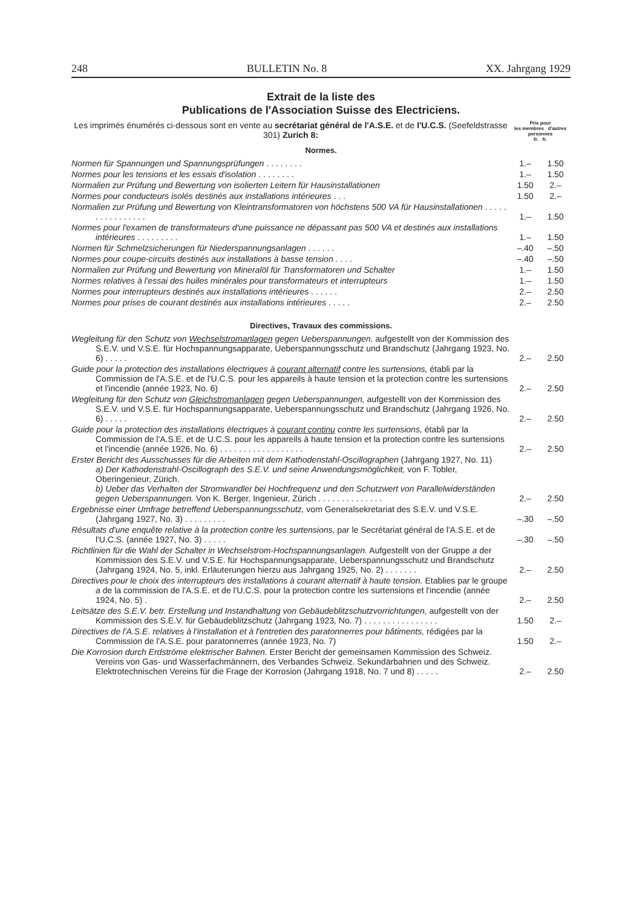248 BULLETIN No. 8 XX. Jahrgang 1929
Extrait de la liste des
Publications de l'Association Suisse des Electriciens.
Les imprimés énumérés ci-dessous sont en vente au secrétariat général de l'A.S.E. et de l'U.C.S. (Seefeldstrasse 301) Zurich 8:
Prix pour
les membres d'autres personnes
fr. fr.
Normes.
| Normen für Spannungen und Spannungsprüfungen . . . . . . . . | 1.– | 1.50 |
| Normes pour les tensions et les essais d'isolation . . . . . . . . | 1.– | 1.50 |
| Normalien zur Prüfung und Bewertung von isolierten Leitern für Hausinstallationen | 1.50 | 2.– |
| Normes pour conducteurs isolés destinés aux installations intérieures . . . | 1.50 | 2.– |
| Normalien zur Prüfung und Bewertung von Kleintransformatoren von höchstens 500 VA für Hausinstallationen . . . . . . . . . . . . . . . . | 1.– | 1.50 |
| Normes pour l'examen de transformateurs d'une puissance ne dépassant pas 500 VA et destinés aux installations intérieures . . . . . . . . . | 1.– | 1.50 |
| Normen für Schmelzsicherungen für Niederspannungsanlagen . . . . . . | –.40 | –.50 |
| Normes pour coupe-circuits destinés aux installations à basse tension . . . . | –.40 | –.50 |
| Normalien zur Prüfung und Bewertung von Mineralöl für Transformatoren und Schalter | 1.– | 1.50 |
| Normes relatives à l'essai des huiles minérales pour transformateurs et interrupteurs | 1.– | 1.50 |
| Normes pour interrupteurs destinés aux installations intérieures . . . . . . | 2.– | 2.50 |
| Normes pour prises de courant destinés aux installations intérieures . . . . . | 2.– | 2.50 |
Directives, Travaux des commissions.
| Wegleitung für den Schutz von Wechselstromanlagen gegen Ueberspannungen, aufgestellt von der Kommission des S.E.V. und V.S.E. für Hochspannungsapparate, Ueberspannungsschutz und Brandschutz (Jahrgang 1923, No. 6) . . . . . | 2.– | 2.50 |
| Guide pour la protection des installations électriques à courant alternatif contre les surtensions, établi par la Commission de l'A.S.E. et de l'U.C.S. pour les appareils à haute tension et la protection contre les surtensions et l'incendie (année 1923, No. 6) | 2.– | 2.50 |
| Wegleitung für den Schutz von Gleichstromanlagen gegen Ueberspannungen, aufgestellt von der Kommission des S.E.V. und V.S.E. für Hochspannungsapparate, Ueberspannungsschutz und Brandschutz (Jahrgang 1926, No. 6) . . . . . | 2.– | 2.50 |
| Guide pour la protection des installations électriques à courant continu contre les surtensions, établi par la Commission de l'A.S.E. et de U.C.S. pour les appareils à haute tension et la protection contre les surtensions et l'incendie (année 1926, No. 6) . . . . . . . . . . . . . . . . . . | 2.– | 2.50 |
| Erster Bericht des Ausschusses für die Arbeiten mit dem Kathodenstahl-Oscillographen (Jahrgang 1927, No. 11) a) Der Kathodenstrahl-Oscillograph des S.E.V. und seine Anwendungsmöglichkeit, von F. Tobler, Oberingenieur, Zürich. b) Ueber das Verhalten der Stromwandler bei Hochfrequenz und den Schutzwert von Parallelwiderständen gegen Ueberspannungen. Von K. Berger, Ingenieur, Zürich . . . . . . . . . . . . . . | 2.– | 2.50 |
| Ergebnisse einer Umfrage betreffend Ueberspannungsschutz, vom Generalsekretariat des S.E.V. und V.S.E. (Jahrgang 1927, No. 3) . . . . . . . . . | –.30 | –.50 |
| Résultats d'une enquête relative à la protection contre les surtensions, par le Secrétariat général de l'A.S.E. et de l'U.C.S. (année 1927, No. 3) . . . . . | –.30 | –.50 |
| Richtlinien für die Wahl der Schalter in Wechselstrom-Hochspannungsanlagen. Aufgestellt von der Gruppe a der Kommission des S.E.V. und V.S.E. für Hochspannungsapparate, Ueberspannungsschutz und Brandschutz (Jahrgang 1924, No. 5, inkl. Erläuterungen hierzu aus Jahrgang 1925, No. 2) . . . . . . . | 2.– | 2.50 |
| Directives pour le choix des interrupteurs des installations à courant alternatif à haute tension. Etablies par le groupe a de la commission de l'A.S.E. et de l'U.C.S. pour la protection contre les surtensions et l'incendie (année 1924, No. 5) . | 2.– | 2.50 |
| Leitsätze des S.E.V. betr. Erstellung und Instandhaltung von Gebäudeblitzschutzvorrichtungen, aufgestellt von der Kommission des S.E.V. für Gebäudeblitzschutz (Jahrgang 1923, No. 7) . . . . . . . . . . . . . . . . | 1.50 | 2.– |
| Directives de l'A.S.E. relatives à l'installation et à l'entretien des paratonnerres pour bâtiments, rédigées par la Commission de l'A.S.E. pour paratonnerres (année 1923, No. 7) | 1.50 | 2.– |
| Die Korrosion durch Erdströme elektrischer Bahnen. Erster Bericht der gemeinsamen Kommission des Schweiz. Vereins von Gas- und Wasserfachmännern, des Verbandes Schweiz. Sekundärbahnen und des Schweiz. Elektrotechnischen Vereins für die Frage der Korrosion (Jahrgang 1918, No. 7 und 8) . . . . . | 2.– | 2.50 |